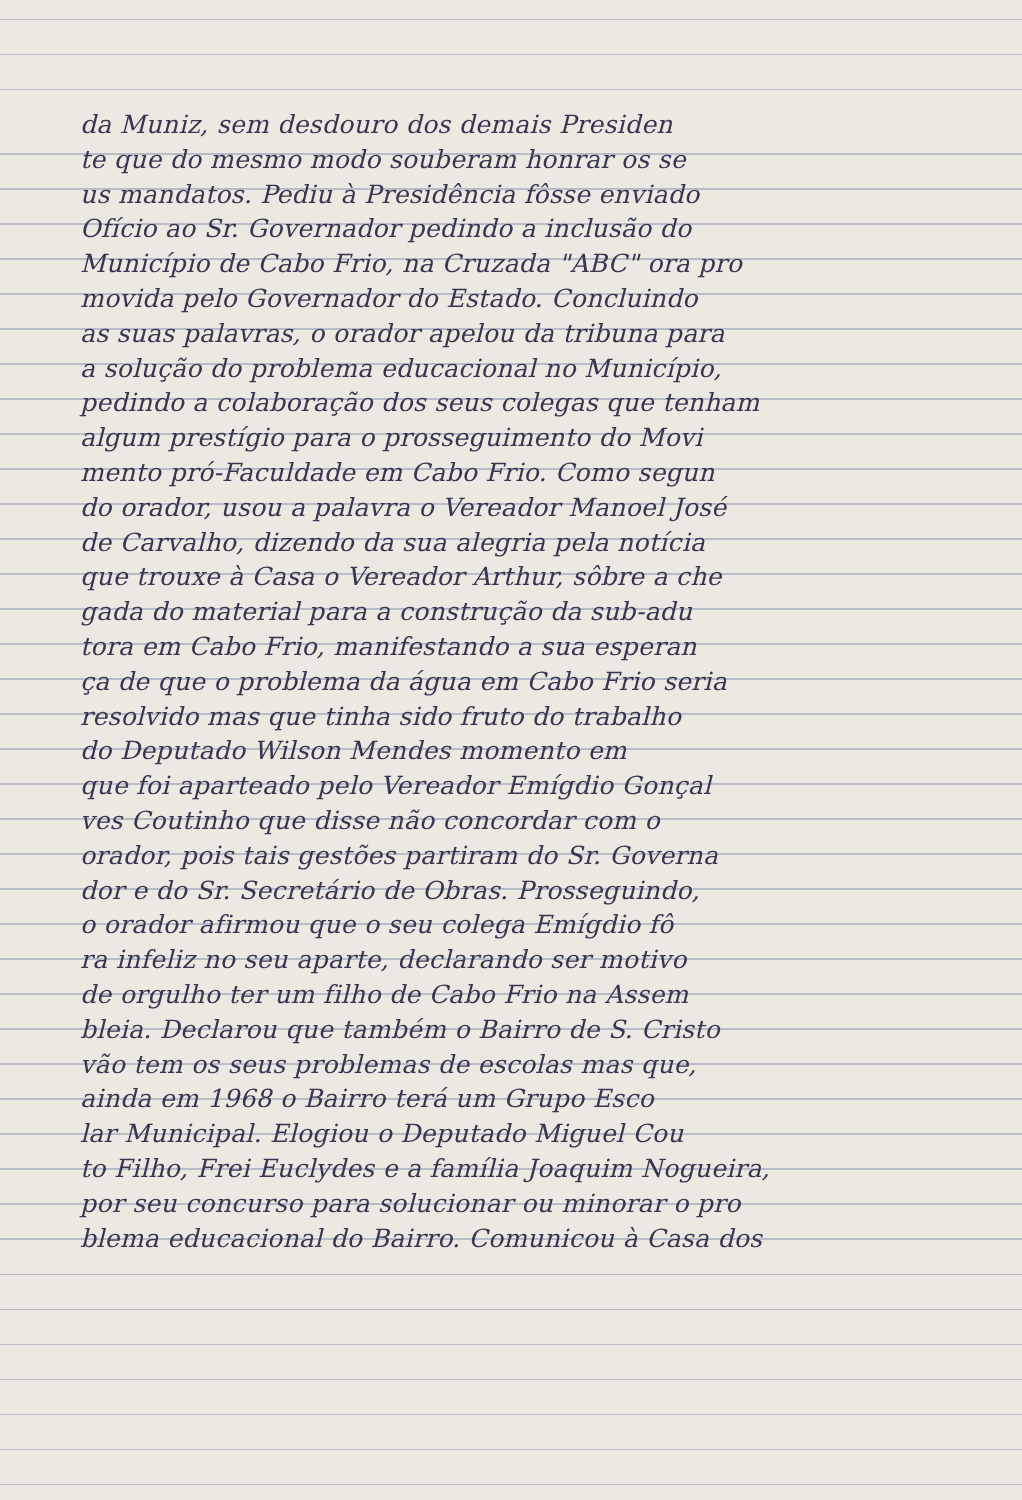da Muniz, sem desdouro dos demais Presiden
te que do mesmo modo souberam honrar os se
us mandatos. Pediu à Presidência fôsse enviado
Ofício ao Sr. Governador pedindo a inclusão do
Município de Cabo Frio, na Cruzada "ABC" ora pro
movida pelo Governador do Estado. Concluindo
as suas palavras, o orador apelou da tribuna para
a solução do problema educacional no Município,
pedindo a colaboração dos seus colegas que tenham
algum prestígio para o prosseguimento do Movi
mento pró-Faculdade em Cabo Frio. Como segun
do orador, usou a palavra o Vereador Manoel José
de Carvalho, dizendo da sua alegria pela notícia
que trouxe à Casa o Vereador Arthur, sôbre a che
gada do material para a construção da sub-adu
tora em Cabo Frio, manifestando a sua esperan
ça de que o problema da água em Cabo Frio seria
resolvido mas que tinha sido fruto do trabalho
do Deputado Wilson Mendes momento em
que foi aparteado pelo Vereador Emígdio Gonçal
ves Coutinho que disse não concordar com o
orador, pois tais gestões partiram do Sr. Governa
dor e do Sr. Secretário de Obras. Prosseguindo,
o orador afirmou que o seu colega Emígdio fô
ra infeliz no seu aparte, declarando ser motivo
de orgulho ter um filho de Cabo Frio na Assem
bleia. Declarou que também o Bairro de S. Cristo
vão tem os seus problemas de escolas mas que,
ainda em 1968 o Bairro terá um Grupo Esco
lar Municipal. Elogiou o Deputado Miguel Cou
to Filho, Frei Euclydes e a família Joaquim Nogueira,
por seu concurso para solucionar ou minorar o pro
blema educacional do Bairro. Comunicou à Casa dos